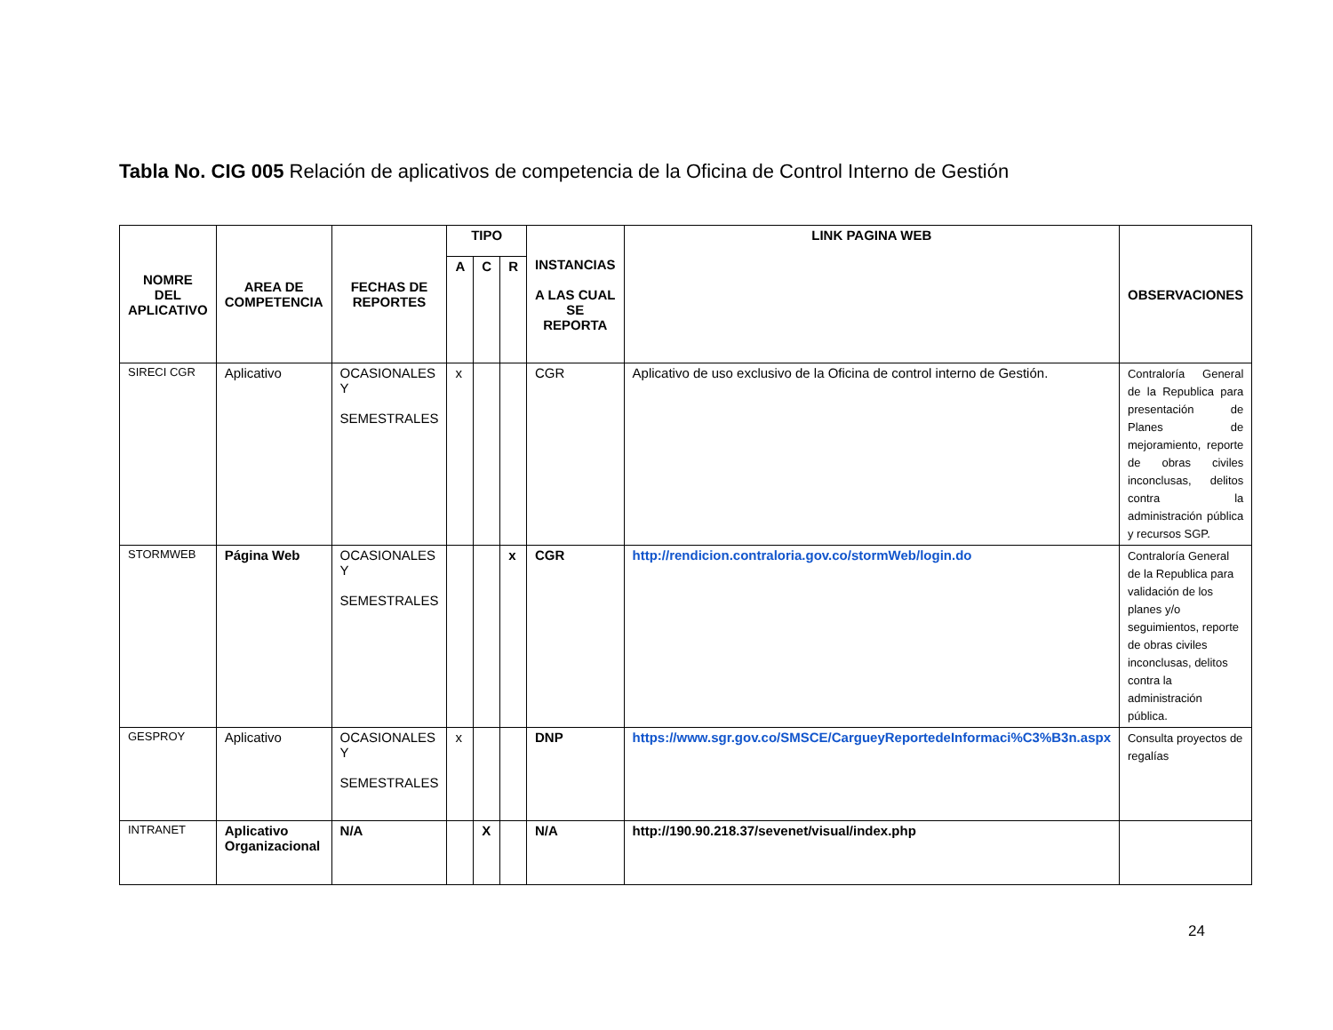Tabla No. CIG 005 Relación de aplicativos de competencia de la Oficina de Control Interno de Gestión
| NOMRE DEL APLICATIVO | AREA DE COMPETENCIA | FECHAS DE REPORTES | TIPO | | | INSTANCIAS A LAS CUAL SE REPORTA | LINK PAGINA WEB | OBSERVACIONES |
| --- | --- | --- | --- | --- | --- | --- | --- | --- |
| | | | A | C | R | | | |
| SIRECI CGR | Aplicativo | OCASIONALES Y SEMESTRALES | x | | | CGR | Aplicativo de uso exclusivo de la Oficina de control interno de Gestión. | Contraloría General de la Republica para presentación de Planes de mejoramiento, reporte de obras civiles inconclusas, delitos contra la administración pública y recursos SGP. |
| STORMWEB | Página Web | OCASIONALES Y SEMESTRALES | | | x | CGR | http://rendicion.contraloria.gov.co/stormWeb/login.do | Contraloría General de la Republica para validación de los planes y/o seguimientos, reporte de obras civiles inconclusas, delitos contra la administración pública. |
| GESPROY | Aplicativo | OCASIONALES Y SEMESTRALES | x | | | DNP | https://www.sgr.gov.co/SMSCE/CargueyReportedeInformaci%C3%B3n.aspx | Consulta proyectos de regalías |
| INTRANET | Aplicativo Organizacional | N/A | | X | | N/A | http://190.90.218.37/sevenet/visual/index.php | |
24